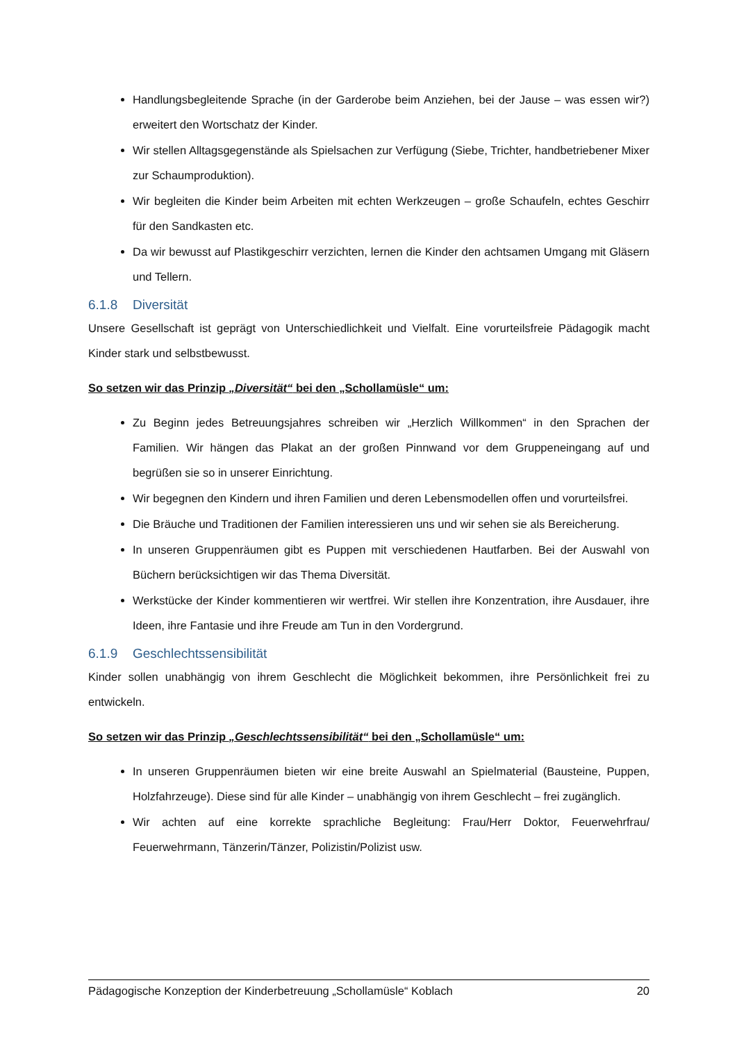Handlungsbegleitende Sprache (in der Garderobe beim Anziehen, bei der Jause – was essen wir?) erweitert den Wortschatz der Kinder.
Wir stellen Alltagsgegenstände als Spielsachen zur Verfügung (Siebe, Trichter, handbetriebener Mixer zur Schaumproduktion).
Wir begleiten die Kinder beim Arbeiten mit echten Werkzeugen – große Schaufeln, echtes Geschirr für den Sandkasten etc.
Da wir bewusst auf Plastikgeschirr verzichten, lernen die Kinder den achtsamen Umgang mit Gläsern und Tellern.
6.1.8 Diversität
Unsere Gesellschaft ist geprägt von Unterschiedlichkeit und Vielfalt. Eine vorurteilsfreie Pädagogik macht Kinder stark und selbstbewusst.
So setzen wir das Prinzip „Diversität“ bei den „Schollamüsle“ um:
Zu Beginn jedes Betreuungsjahres schreiben wir „Herzlich Willkommen“ in den Sprachen der Familien. Wir hängen das Plakat an der großen Pinnwand vor dem Gruppeneingang auf und begrüßen sie so in unserer Einrichtung.
Wir begegnen den Kindern und ihren Familien und deren Lebensmodellen offen und vorurteilsfrei.
Die Bräuche und Traditionen der Familien interessieren uns und wir sehen sie als Bereicherung.
In unseren Gruppenräumen gibt es Puppen mit verschiedenen Hautfarben. Bei der Auswahl von Büchern berücksichtigen wir das Thema Diversität.
Werkstücke der Kinder kommentieren wir wertfrei. Wir stellen ihre Konzentration, ihre Ausdauer, ihre Ideen, ihre Fantasie und ihre Freude am Tun in den Vordergrund.
6.1.9 Geschlechtssensibilität
Kinder sollen unabhängig von ihrem Geschlecht die Möglichkeit bekommen, ihre Persönlichkeit frei zu entwickeln.
So setzen wir das Prinzip „Geschlechtssensibilität“ bei den „Schollamüsle“ um:
In unseren Gruppenräumen bieten wir eine breite Auswahl an Spielmaterial (Bausteine, Puppen, Holzfahrzeuge). Diese sind für alle Kinder – unabhängig von ihrem Geschlecht – frei zugänglich.
Wir achten auf eine korrekte sprachliche Begleitung: Frau/Herr Doktor, Feuerwehrfrau/ Feuerwehrmann, Tänzerin/Tänzer, Polizistin/Polizist usw.
Pädagogische Konzeption der Kinderbetreuung „Schollamüsle“ Koblach 20